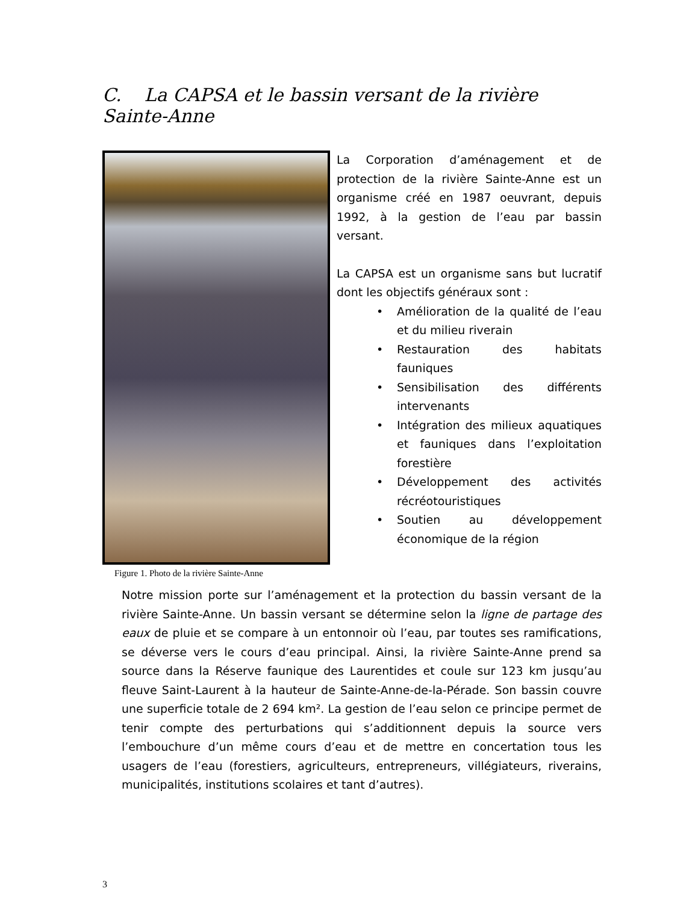C. La CAPSA et le bassin versant de la rivière Sainte-Anne
Figure 1. Photo de la rivière Sainte-Anne
La Corporation d’aménagement et de protection de la rivière Sainte-Anne est un organisme créé en 1987 oeuvrant, depuis 1992, à la gestion de l’eau par bassin versant.
La CAPSA est un organisme sans but lucratif dont les objectifs généraux sont :
• Amélioration de la qualité de l’eau et du milieu riverain
• Restauration des habitats fauniques
• Sensibilisation des différents intervenants
• Intégration des milieux aquatiques et fauniques dans l’exploitation forestière
• Développement des activités récréotouristiques
• Soutien au développement économique de la région
Notre mission porte sur l’aménagement et la protection du bassin versant de la rivière Sainte-Anne. Un bassin versant se détermine selon la ligne de partage des eaux de pluie et se compare à un entonnoir où l’eau, par toutes ses ramifications, se déverse vers le cours d’eau principal. Ainsi, la rivière Sainte-Anne prend sa source dans la Réserve faunique des Laurentides et coule sur 123 km jusqu’au fleuve Saint-Laurent à la hauteur de Sainte-Anne-de-la-Pérade. Son bassin couvre une superficie totale de 2 694 km². La gestion de l’eau selon ce principe permet de tenir compte des perturbations qui s’additionnent depuis la source vers l’embouchure d’un même cours d’eau et de mettre en concertation tous les usagers de l’eau (forestiers, agriculteurs, entrepreneurs, villégiateurs, riverains, municipalités, institutions scolaires et tant d’autres).
3